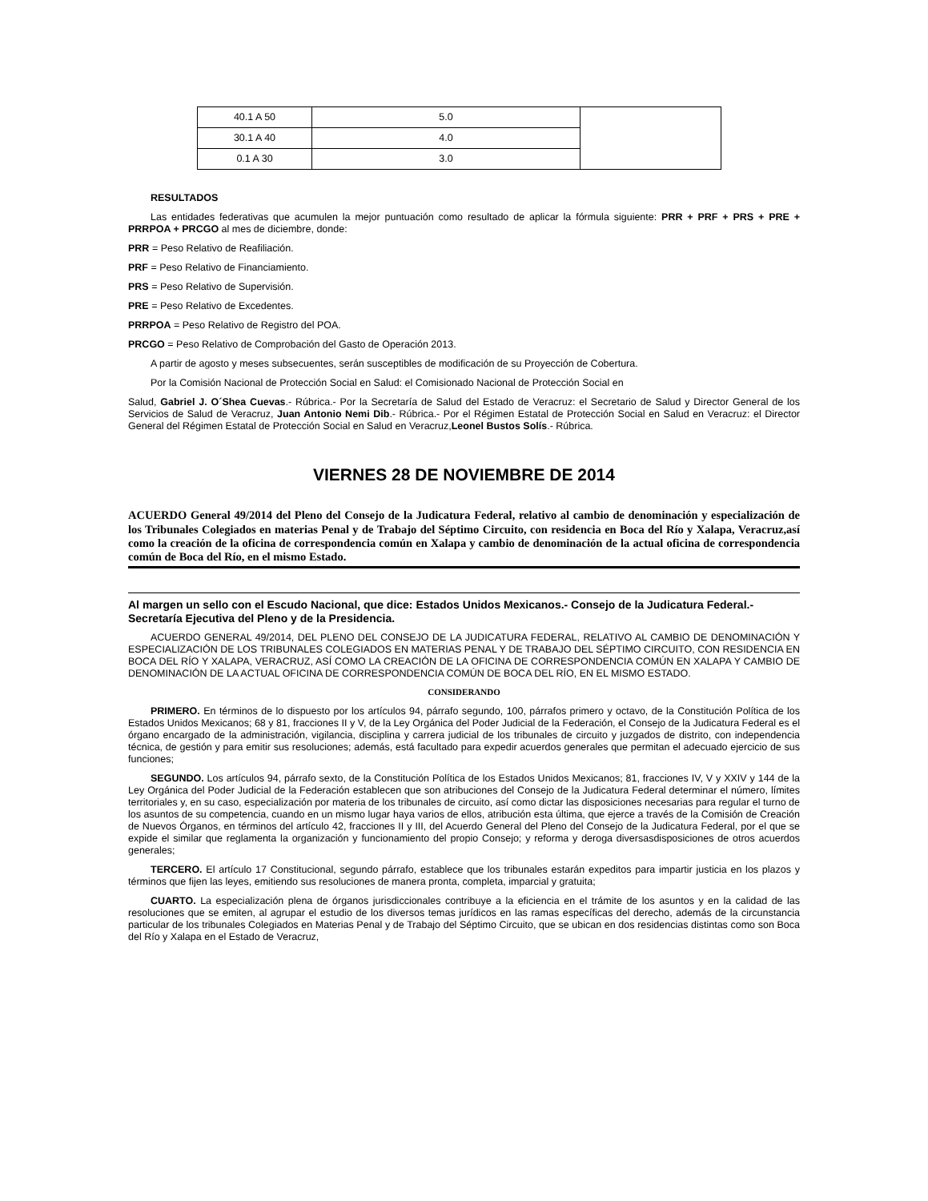| 40.1 A 50 | 5.0 | |
| 30.1 A 40 | 4.0 | |
| 0.1 A 30 | 3.0 | |
RESULTADOS
Las entidades federativas que acumulen la mejor puntuación como resultado de aplicar la fórmula siguiente: PRR + PRF + PRS + PRE + PRRPOA + PRCGO al mes de diciembre, donde:
PRR = Peso Relativo de Reafiliación.
PRF = Peso Relativo de Financiamiento.
PRS = Peso Relativo de Supervisión.
PRE = Peso Relativo de Excedentes.
PRRPOA = Peso Relativo de Registro del POA.
PRCGO = Peso Relativo de Comprobación del Gasto de Operación 2013.
A partir de agosto y meses subsecuentes, serán susceptibles de modificación de su Proyección de Cobertura.
Por la Comisión Nacional de Protección Social en Salud: el Comisionado Nacional de Protección Social en
Salud, Gabriel J. O´Shea Cuevas.- Rúbrica.- Por la Secretaría de Salud del Estado de Veracruz: el Secretario de Salud y Director General de los Servicios de Salud de Veracruz, Juan Antonio Nemi Dib.- Rúbrica.- Por el Régimen Estatal de Protección Social en Salud en Veracruz: el Director General del Régimen Estatal de Protección Social en Salud en Veracruz,Leonel Bustos Solís.- Rúbrica.
VIERNES 28 DE NOVIEMBRE DE 2014
ACUERDO General 49/2014 del Pleno del Consejo de la Judicatura Federal, relativo al cambio de denominación y especialización de los Tribunales Colegiados en materias Penal y de Trabajo del Séptimo Circuito, con residencia en Boca del Río y Xalapa, Veracruz,así como la creación de la oficina de correspondencia común en Xalapa y cambio de denominación de la actual oficina de correspondencia común de Boca del Río, en el mismo Estado.
Al margen un sello con el Escudo Nacional, que dice: Estados Unidos Mexicanos.- Consejo de la Judicatura Federal.- Secretaría Ejecutiva del Pleno y de la Presidencia.
ACUERDO GENERAL 49/2014, DEL PLENO DEL CONSEJO DE LA JUDICATURA FEDERAL, RELATIVO AL CAMBIO DE DENOMINACIÓN Y ESPECIALIZACIÓN DE LOS TRIBUNALES COLEGIADOS EN MATERIAS PENAL Y DE TRABAJO DEL SÉPTIMO CIRCUITO, CON RESIDENCIA EN BOCA DEL RÍO Y XALAPA, VERACRUZ, ASÍ COMO LA CREACIÓN DE LA OFICINA DE CORRESPONDENCIA COMÚN EN XALAPA Y CAMBIO DE DENOMINACIÓN DE LA ACTUAL OFICINA DE CORRESPONDENCIA COMÚN DE BOCA DEL RÍO, EN EL MISMO ESTADO.
CONSIDERANDO
PRIMERO. En términos de lo dispuesto por los artículos 94, párrafo segundo, 100, párrafos primero y octavo, de la Constitución Política de los Estados Unidos Mexicanos; 68 y 81, fracciones II y V, de la Ley Orgánica del Poder Judicial de la Federación, el Consejo de la Judicatura Federal es el órgano encargado de la administración, vigilancia, disciplina y carrera judicial de los tribunales de circuito y juzgados de distrito, con independencia técnica, de gestión y para emitir sus resoluciones; además, está facultado para expedir acuerdos generales que permitan el adecuado ejercicio de sus funciones;
SEGUNDO. Los artículos 94, párrafo sexto, de la Constitución Política de los Estados Unidos Mexicanos; 81, fracciones IV, V y XXIV y 144 de la Ley Orgánica del Poder Judicial de la Federación establecen que son atribuciones del Consejo de la Judicatura Federal determinar el número, límites territoriales y, en su caso, especialización por materia de los tribunales de circuito, así como dictar las disposiciones necesarias para regular el turno de los asuntos de su competencia, cuando en un mismo lugar haya varios de ellos, atribución esta última, que ejerce a través de la Comisión de Creación de Nuevos Órganos, en términos del artículo 42, fracciones II y III, del Acuerdo General del Pleno del Consejo de la Judicatura Federal, por el que se expide el similar que reglamenta la organización y funcionamiento del propio Consejo; y reforma y deroga diversasdisposiciones de otros acuerdos generales;
TERCERO. El artículo 17 Constitucional, segundo párrafo, establece que los tribunales estarán expeditos para impartir justicia en los plazos y términos que fijen las leyes, emitiendo sus resoluciones de manera pronta, completa, imparcial y gratuita;
CUARTO. La especialización plena de órganos jurisdiccionales contribuye a la eficiencia en el trámite de los asuntos y en la calidad de las resoluciones que se emiten, al agrupar el estudio de los diversos temas jurídicos en las ramas específicas del derecho, además de la circunstancia particular de los tribunales Colegiados en Materias Penal y de Trabajo del Séptimo Circuito, que se ubican en dos residencias distintas como son Boca del Río y Xalapa en el Estado de Veracruz,